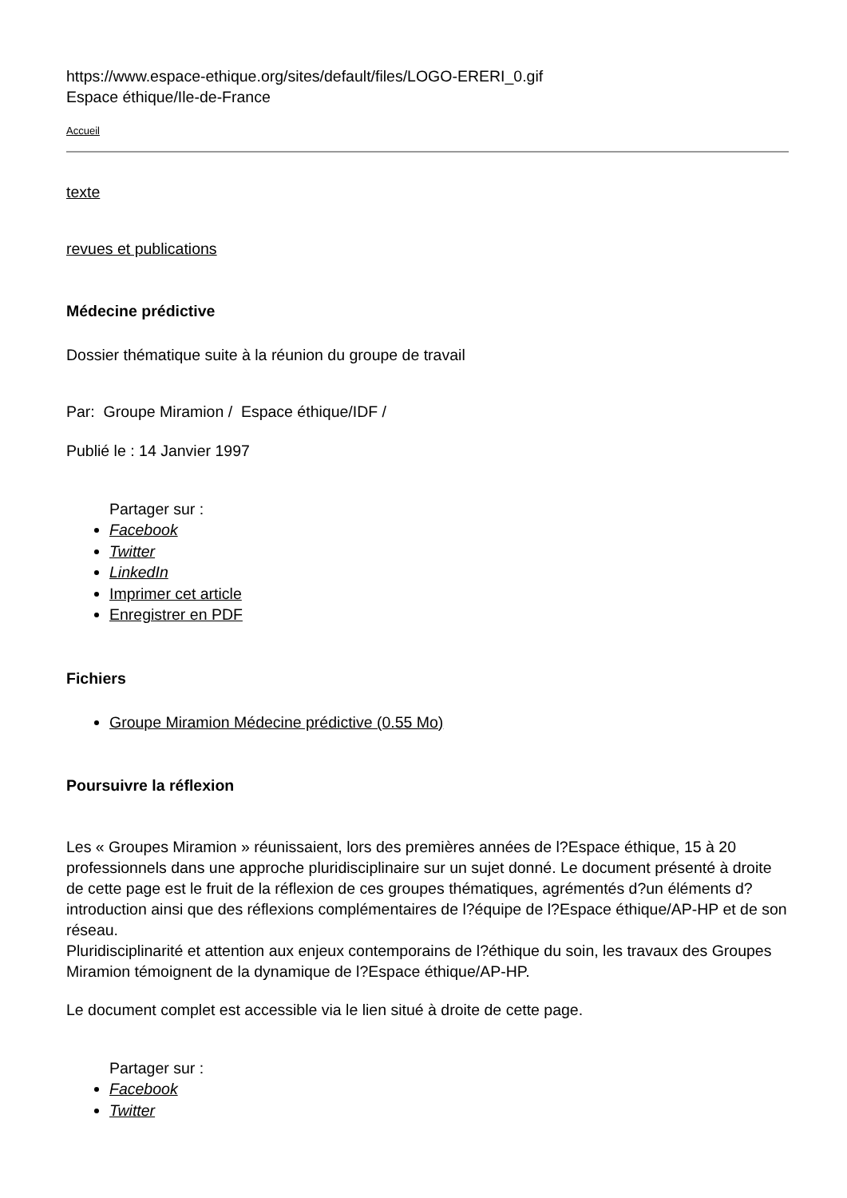https://www.espace-ethique.org/sites/default/files/LOGO-ERERI_0.gif
Espace éthique/Ile-de-France
Accueil
texte
revues et publications
Médecine prédictive
Dossier thématique suite à la réunion du groupe de travail
Par: Groupe Miramion / Espace éthique/IDF /
Publié le : 14 Janvier 1997
Partager sur :
Facebook
Twitter
LinkedIn
Imprimer cet article
Enregistrer en PDF
Fichiers
Groupe Miramion Médecine prédictive (0.55 Mo)
Poursuivre la réflexion
Les « Groupes Miramion » réunissaient, lors des premières années de l?Espace éthique, 15 à 20 professionnels dans une approche pluridisciplinaire sur un sujet donné. Le document présenté à droite de cette page est le fruit de la réflexion de ces groupes thématiques, agrémentés d?un éléments d?introduction ainsi que des réflexions complémentaires de l?équipe de l?Espace éthique/AP-HP et de son réseau.
Pluridisciplinarité et attention aux enjeux contemporains de l?éthique du soin, les travaux des Groupes Miramion témoignent de la dynamique de l?Espace éthique/AP-HP.
Le document complet est accessible via le lien situé à droite de cette page.
Partager sur :
Facebook
Twitter